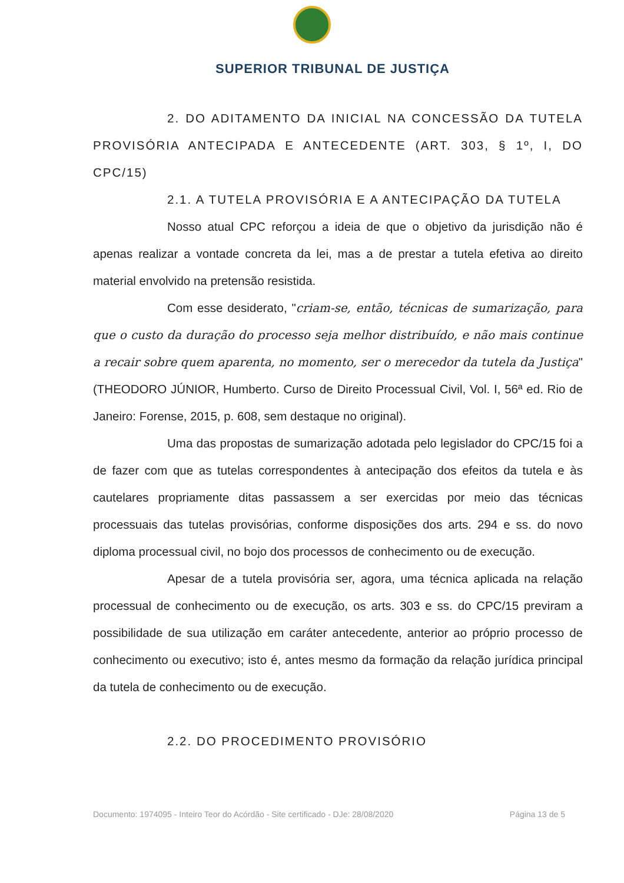SUPERIOR TRIBUNAL DE JUSTIÇA
2. DO ADITAMENTO DA INICIAL NA CONCESSÃO DA TUTELA PROVISÓRIA ANTECIPADA E ANTECEDENTE (ART. 303, § 1º, I, DO CPC/15)
2.1. A TUTELA PROVISÓRIA E A ANTECIPAÇÃO DA TUTELA
Nosso atual CPC reforçou a ideia de que o objetivo da jurisdição não é apenas realizar a vontade concreta da lei, mas a de prestar a tutela efetiva ao direito material envolvido na pretensão resistida.
Com esse desiderato, "criam-se, então, técnicas de sumarização, para que o custo da duração do processo seja melhor distribuído, e não mais continue a recair sobre quem aparenta, no momento, ser o merecedor da tutela da Justiça" (THEODORO JÚNIOR, Humberto. Curso de Direito Processual Civil, Vol. I, 56ª ed. Rio de Janeiro: Forense, 2015, p. 608, sem destaque no original).
Uma das propostas de sumarização adotada pelo legislador do CPC/15 foi a de fazer com que as tutelas correspondentes à antecipação dos efeitos da tutela e às cautelares propriamente ditas passassem a ser exercidas por meio das técnicas processuais das tutelas provisórias, conforme disposições dos arts. 294 e ss. do novo diploma processual civil, no bojo dos processos de conhecimento ou de execução.
Apesar de a tutela provisória ser, agora, uma técnica aplicada na relação processual de conhecimento ou de execução, os arts. 303 e ss. do CPC/15 previram a possibilidade de sua utilização em caráter antecedente, anterior ao próprio processo de conhecimento ou executivo; isto é, antes mesmo da formação da relação jurídica principal da tutela de conhecimento ou de execução.
2.2. DO PROCEDIMENTO PROVISÓRIO
Documento: 1974095 - Inteiro Teor do Acórdão - Site certificado - DJe: 28/08/2020 Página 13 de 5